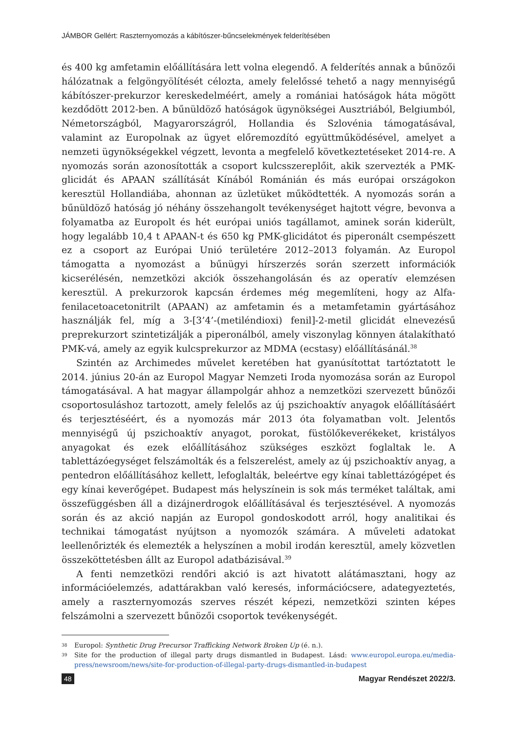JÁMBOR Gellért: Raszternyomozás a kábítószer-bűncselekmények felderítésében
és 400 kg amfetamin előállítására lett volna elegendő. A felderítés annak a bűnözői hálózatnak a felgöngyölítését célozta, amely felelőssé tehető a nagy mennyiségű kábítószer-prekurzor kereskedelméért, amely a romániai hatóságok háta mögött kezdődött 2012-ben. A bűnüldöző hatóságok ügynökségei Ausztriából, Belgiumból, Németországból, Magyarországról, Hollandia és Szlovénia támogatásával, valamint az Europolnak az ügyet előremozdító együttműködésével, amelyet a nemzeti ügynökségekkel végzett, levonta a megfelelő következtetéseket 2014-re. A nyomozás során azonosították a csoport kulcsszereplőit, akik szervezték a PMK-glicidát és APAAN szállítását Kínából Románián és más európai országokon keresztül Hollandiába, ahonnan az üzletüket működtették. A nyomozás során a bűnüldöző hatóság jó néhány összehangolt tevékenységet hajtott végre, bevonva a folyamatba az Europolt és hét európai uniós tagállamot, aminek során kiderült, hogy legalább 10,4 t APAAN-t és 650 kg PMK-glicidátot és piperonált csempészett ez a csoport az Európai Unió területére 2012–2013 folyamán. Az Europol támogatta a nyomozást a bűnügyi hírszerzés során szerzett információk kicserélésén, nemzetközi akciók összehangolásán és az operatív elemzésen keresztül. A prekurzorok kapcsán érdemes még megemlíteni, hogy az Alfa-fenilacetoacetonitrilt (APAAN) az amfetamin és a metamfetamin gyártásához használják fel, míg a 3-[3’4’-(metiléndioxi) fenil]-2-metil glicidát elnevezésű preprekurzort szintetizálják a piperonálból, amely viszonylag könnyen átalakítható PMK-vá, amely az egyik kulcsprekurzor az MDMA (ecstasy) előállításánál.<sup>38</sup>
Szintén az Archimedes művelet keretében hat gyanúsítottat tartóztatott le 2014. június 20-án az Europol Magyar Nemzeti Iroda nyomozása során az Europol támogatásával. A hat magyar állampolgár ahhoz a nemzetközi szervezett bűnözői csoportosuláshoz tartozott, amely felelős az új pszichoaktív anyagok előállításáért és terjesztéséért, és a nyomozás már 2013 óta folyamatban volt. Jelentős mennyiségű új pszichoaktív anyagot, porokat, füstölőkeverékeket, kristályos anyagokat és ezek előállításához szükséges eszközt foglaltak le. A tablettázóegységet felszámolták és a felszerelést, amely az új pszichoaktív anyag, a pentedron előállításához kellett, lefoglalták, beleértve egy kínai tablettázógépet és egy kínai keverőgépet. Budapest más helyszínein is sok más terméket találtak, ami összefüggésben áll a dizájnerdrogok előállításával és terjesztésével. A nyomozás során és az akció napján az Europol gondoskodott arról, hogy analitikai és technikai támogatást nyújtson a nyomozók számára. A műveleti adatokat leellenőrizték és elemezték a helyszínen a mobil irodán keresztül, amely közvetlen összeköttetésben állt az Europol adatbázisával.<sup>39</sup>
A fenti nemzetközi rendőri akció is azt hivatott alátámasztani, hogy az információelemzés, adattárakban való keresés, információcsere, adategyeztetés, amely a raszternyomozás szerves részét képezi, nemzetközi szinten képes felszámolni a szervezett bűnözői csoportok tevékenységét.
38 Europol: Synthetic Drug Precursor Trafficking Network Broken Up (é. n.).
39 Site for the production of illegal party drugs dismantled in Budapest. Lásd: www.europol.europa.eu/media-press/newsroom/news/site-for-production-of-illegal-party-drugs-dismantled-in-budapest
48 Magyar Rendészet 2022/3.